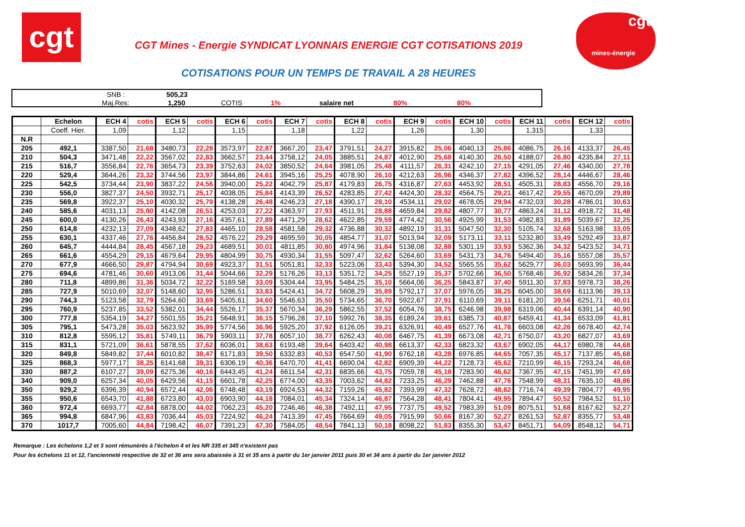cgt
CGT Mines - Energie SYNDICAT LYONNAIS ENERGIE CGT COTISATIONS 2019
COTISATIONS POUR UN TEMPS DE TRAVAIL A 28 HEURES
cgt
mines-énergie
| | SNB : | 505,23 | | | | | |
| | Maj.Res: | 1,250 | COTIS | 1% | salaire net | 80% | 80% |
| | Echelon | ECH 4 | cotis | ECH 5 | cotis | ECH 6 | cotis | ECH 7 | cotis | ECH 8 | cotis | ECH 9 | cotis | ECH 10 | cotis | ECH 11 | cotis | ECH 12 | cotis |
| --- | --- | --- | --- | --- | --- | --- | --- | --- | --- | --- | --- | --- | --- | --- | --- | --- | --- | --- | --- |
| | Coeff. Hier. | 1,09 | | 1,12 | | 1,15 | | 1,18 | | 1,22 | | 1,26 | | 1,30 | | 1,315 | | 1,33 | |
| N.R | | | | | | | | | | | | | | | | | | | |
| 205 | 492,1 | 3387,50 | 21,68 | 3480,73 | 22,28 | 3573,97 | 22,87 | 3667,20 | 23,47 | 3791,51 | 24,27 | 3915,82 | 25,06 | 4040,13 | 25,86 | 4086,75 | 26,16 | 4133,37 | 26,45 |
| 210 | 504,3 | 3471,48 | 22,22 | 3567,02 | 22,83 | 3662,57 | 23,44 | 3758,12 | 24,05 | 3885,51 | 24,87 | 4012,90 | 25,68 | 4140,30 | 26,50 | 4188,07 | 26,80 | 4235,84 | 27,11 |
| 215 | 516,7 | 3556,84 | 22,76 | 3654,73 | 23,39 | 3752,63 | 24,02 | 3850,52 | 24,64 | 3981,05 | 25,48 | 4111,57 | 26,31 | 4242,10 | 27,15 | 4291,05 | 27,46 | 4340,00 | 27,78 |
| 220 | 529,4 | 3644,26 | 23,32 | 3744,56 | 23,97 | 3844,86 | 24,61 | 3945,16 | 25,25 | 4078,90 | 26,10 | 4212,63 | 26,96 | 4346,37 | 27,82 | 4396,52 | 28,14 | 4446,67 | 28,46 |
| 225 | 542,5 | 3734,44 | 23,90 | 3837,22 | 24,56 | 3940,00 | 25,22 | 4042,79 | 25,87 | 4179,83 | 26,75 | 4316,87 | 27,63 | 4453,92 | 28,51 | 4505,31 | 28,83 | 4556,70 | 29,16 |
| 230 | 556,0 | 3827,37 | 24,50 | 3932,71 | 25,17 | 4038,05 | 25,84 | 4143,39 | 26,52 | 4283,85 | 27,42 | 4424,30 | 28,32 | 4564,75 | 29,21 | 4617,42 | 29,55 | 4670,09 | 29,89 |
| 235 | 569,8 | 3922,37 | 25,10 | 4030,32 | 25,79 | 4138,28 | 26,48 | 4246,23 | 27,18 | 4390,17 | 28,10 | 4534,11 | 29,02 | 4678,05 | 29,94 | 4732,03 | 30,28 | 4786,01 | 30,63 |
| 240 | 585,6 | 4031,13 | 25,80 | 4142,08 | 26,51 | 4253,03 | 27,22 | 4363,97 | 27,93 | 4511,91 | 28,88 | 4659,84 | 29,82 | 4807,77 | 30,77 | 4863,24 | 31,12 | 4918,72 | 31,48 |
| 245 | 600,0 | 4130,26 | 26,43 | 4243,93 | 27,16 | 4357,61 | 27,89 | 4471,29 | 28,62 | 4622,85 | 29,59 | 4774,42 | 30,56 | 4925,99 | 31,53 | 4982,83 | 31,89 | 5039,67 | 32,25 |
| 250 | 614,8 | 4232,13 | 27,09 | 4348,62 | 27,83 | 4465,10 | 28,58 | 4581,58 | 29,32 | 4736,88 | 30,32 | 4892,19 | 31,31 | 5047,50 | 32,30 | 5105,74 | 32,68 | 5163,98 | 33,05 |
| 255 | 630,1 | 4337,46 | 27,76 | 4456,84 | 28,52 | 4576,22 | 29,29 | 4695,59 | 30,05 | 4854,77 | 31,07 | 5013,94 | 32,09 | 5173,11 | 33,11 | 5232,80 | 33,49 | 5292,49 | 33,87 |
| 260 | 645,7 | 4444,84 | 28,45 | 4567,18 | 29,23 | 4689,51 | 30,01 | 4811,85 | 30,80 | 4974,96 | 31,84 | 5138,08 | 32,88 | 5301,19 | 33,93 | 5362,36 | 34,32 | 5423,52 | 34,71 |
| 265 | 661,6 | 4554,29 | 29,15 | 4679,64 | 29,95 | 4804,99 | 30,75 | 4930,34 | 31,55 | 5097,47 | 32,62 | 5264,60 | 33,69 | 5431,73 | 34,76 | 5494,40 | 35,16 | 5557,08 | 35,57 |
| 270 | 677,9 | 4666,50 | 29,87 | 4794,94 | 30,69 | 4923,37 | 31,51 | 5051,81 | 32,33 | 5223,06 | 33,43 | 5394,30 | 34,52 | 5565,55 | 35,62 | 5629,77 | 36,03 | 5693,99 | 36,44 |
| 275 | 694,6 | 4781,46 | 30,60 | 4913,06 | 31,44 | 5044,66 | 32,29 | 5176,26 | 33,13 | 5351,72 | 34,25 | 5527,19 | 35,37 | 5702,66 | 36,50 | 5768,46 | 36,92 | 5834,26 | 37,34 |
| 280 | 711,8 | 4899,86 | 31,36 | 5034,72 | 32,22 | 5169,58 | 33,09 | 5304,44 | 33,95 | 5484,25 | 35,10 | 5664,06 | 36,25 | 5843,87 | 37,40 | 5911,30 | 37,83 | 5978,73 | 38,26 |
| 285 | 727,9 | 5010,69 | 32,07 | 5148,60 | 32,95 | 5286,51 | 33,83 | 5424,41 | 34,72 | 5608,29 | 35,89 | 5792,17 | 37,07 | 5976,05 | 38,25 | 6045,00 | 38,69 | 6113,96 | 39,13 |
| 290 | 744,3 | 5123,58 | 32,79 | 5264,60 | 33,69 | 5405,61 | 34,60 | 5546,63 | 35,50 | 5734,65 | 36,70 | 5922,67 | 37,91 | 6110,69 | 39,11 | 6181,20 | 39,56 | 6251,71 | 40,01 |
| 295 | 760,9 | 5237,85 | 33,52 | 5382,01 | 34,44 | 5526,17 | 35,37 | 5670,34 | 36,29 | 5862,55 | 37,52 | 6054,76 | 38,75 | 6246,98 | 39,98 | 6319,06 | 40,44 | 6391,14 | 40,90 |
| 300 | 777,8 | 5354,19 | 34,27 | 5501,55 | 35,21 | 5648,91 | 36,15 | 5796,28 | 37,10 | 5992,76 | 38,35 | 6189,24 | 39,61 | 6385,73 | 40,87 | 6459,41 | 41,34 | 6533,09 | 41,81 |
| 305 | 795,1 | 5473,28 | 35,03 | 5623,92 | 35,99 | 5774,56 | 36,96 | 5925,20 | 37,92 | 6126,05 | 39,21 | 6326,91 | 40,49 | 6527,76 | 41,78 | 6603,08 | 42,26 | 6678,40 | 42,74 |
| 310 | 812,8 | 5595,12 | 35,81 | 5749,11 | 36,79 | 5903,11 | 37,78 | 6057,10 | 38,77 | 6262,43 | 40,08 | 6467,75 | 41,39 | 6673,08 | 42,71 | 6750,07 | 43,20 | 6827,07 | 43,69 |
| 315 | 831,1 | 5721,09 | 36,61 | 5878,55 | 37,62 | 6036,01 | 38,63 | 6193,48 | 39,64 | 6403,42 | 40,98 | 6613,37 | 42,33 | 6823,32 | 43,67 | 6902,05 | 44,17 | 6980,78 | 44,68 |
| 320 | 849,8 | 5849,82 | 37,44 | 6010,82 | 38,47 | 6171,83 | 39,50 | 6332,83 | 40,53 | 6547,50 | 41,90 | 6762,18 | 43,28 | 6976,85 | 44,65 | 7057,35 | 45,17 | 7137,85 | 45,68 |
| 325 | 868,3 | 5977,17 | 38,25 | 6141,68 | 39,31 | 6306,19 | 40,36 | 6470,70 | 41,41 | 6690,04 | 42,82 | 6909,39 | 44,22 | 7128,73 | 45,62 | 7210,99 | 46,15 | 7293,24 | 46,68 |
| 330 | 887,2 | 6107,27 | 39,09 | 6275,36 | 40,16 | 6443,45 | 41,24 | 6611,54 | 42,31 | 6835,66 | 43,75 | 7059,78 | 45,18 | 7283,90 | 46,62 | 7367,95 | 47,15 | 7451,99 | 47,69 |
| 340 | 909,0 | 6257,34 | 40,05 | 6429,56 | 41,15 | 6601,78 | 42,25 | 6774,00 | 43,35 | 7003,62 | 44,82 | 7233,25 | 46,29 | 7462,88 | 47,76 | 7548,99 | 48,31 | 7635,10 | 48,86 |
| 350 | 929,2 | 6396,39 | 40,94 | 6572,44 | 42,06 | 6748,48 | 43,19 | 6924,53 | 44,32 | 7159,26 | 45,82 | 7393,99 | 47,32 | 7628,72 | 48,82 | 7716,74 | 49,39 | 7804,77 | 49,95 |
| 355 | 950,6 | 6543,70 | 41,88 | 6723,80 | 43,03 | 6903,90 | 44,18 | 7084,01 | 45,34 | 7324,14 | 46,87 | 7564,28 | 48,41 | 7804,41 | 49,95 | 7894,47 | 50,52 | 7984,52 | 51,10 |
| 360 | 972,4 | 6693,77 | 42,84 | 6878,00 | 44,02 | 7062,23 | 45,20 | 7246,46 | 46,38 | 7492,11 | 47,95 | 7737,75 | 49,52 | 7983,39 | 51,09 | 8075,51 | 51,68 | 8167,62 | 52,27 |
| 365 | 994,8 | 6847,96 | 43,83 | 7036,44 | 45,03 | 7224,92 | 46,24 | 7413,39 | 47,45 | 7664,69 | 49,05 | 7915,99 | 50,66 | 8167,30 | 52,27 | 8261,53 | 52,87 | 8355,77 | 53,48 |
| 370 | 1017,7 | 7005,60 | 44,84 | 7198,42 | 46,07 | 7391,23 | 47,30 | 7584,05 | 48,54 | 7841,13 | 50,18 | 8098,22 | 51,83 | 8355,30 | 53,47 | 8451,71 | 54,09 | 8548,12 | 54,71 |
Remarque : Les échelons 1,2 et 3 sont rémunérés à l'échelon 4 et les NR 335 et 345 n'existent pas
Pour les échelons 11 et 12, l'ancienneté respective de 32 et 36 ans sera abaissée à 31 et 35 ans à partir du 1er janvier 2011 puis 30 et 34 ans à partir du 1er janvier 2012